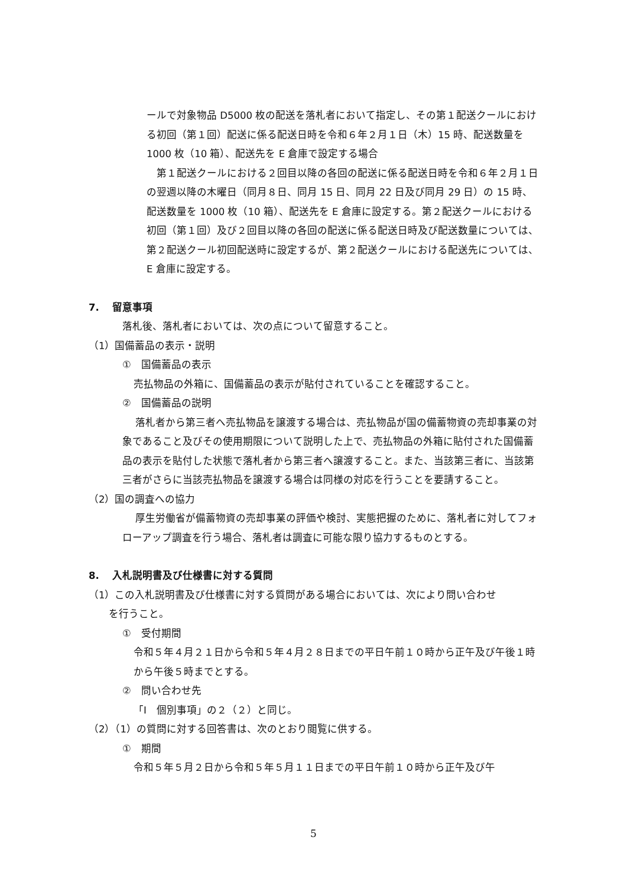ールで対象物品 D5000 枚の配送を落札者において指定し、その第１配送クールにおける初回（第１回）配送に係る配送日時を令和６年２月１日（木）15 時、配送数量を 1000 枚（10 箱）、配送先を E 倉庫で設定する場合
　第１配送クールにおける２回目以降の各回の配送に係る配送日時を令和６年２月１日の翌週以降の木曜日（同月８日、同月 15 日、同月 22 日及び同月 29 日）の 15 時、配送数量を 1000 枚（10 箱）、配送先を E 倉庫に設定する。第２配送クールにおける初回（第１回）及び２回目以降の各回の配送に係る配送日時及び配送数量については、第２配送クール初回配送時に設定するが、第２配送クールにおける配送先については、E 倉庫に設定する。
7.　 留意事項
落札後、落札者においては、次の点について留意すること。
（1）国備蓄品の表示・説明
①　国備蓄品の表示
売払物品の外箱に、国備蓄品の表示が貼付されていることを確認すること。
②　国備蓄品の説明
　 落札者から第三者へ売払物品を譲渡する場合は、売払物品が国の備蓄物資の売却事業の対象であること及びその使用期限について説明した上で、売払物品の外箱に貼付された国備蓄品の表示を貼付した状態で落札者から第三者へ譲渡すること。また、当該第三者に、当該第三者がさらに当該売払物品を譲渡する場合は同様の対応を行うことを要請すること。
（2）国の調査への協力
　 厚生労働省が備蓄物資の売却事業の評価や検討、実態把握のために、落札者に対してフォローアップ調査を行う場合、落札者は調査に可能な限り協力するものとする。
8.　 入札説明書及び仕様書に対する質問
（1）この入札説明書及び仕様書に対する質問がある場合においては、次により問い合わせ
　　を行うこと。
①　受付期間
令和５年４月２１日から令和５年４月２８日までの平日午前１０時から正午及び午後１時から午後５時までとする。
②　問い合わせ先
「Ⅰ　個別事項」の２（２）と同じ。
（2）（1）の質問に対する回答書は、次のとおり閲覧に供する。
①　期間
令和５年５月２日から令和５年５月１１日までの平日午前１０時から正午及び午
5